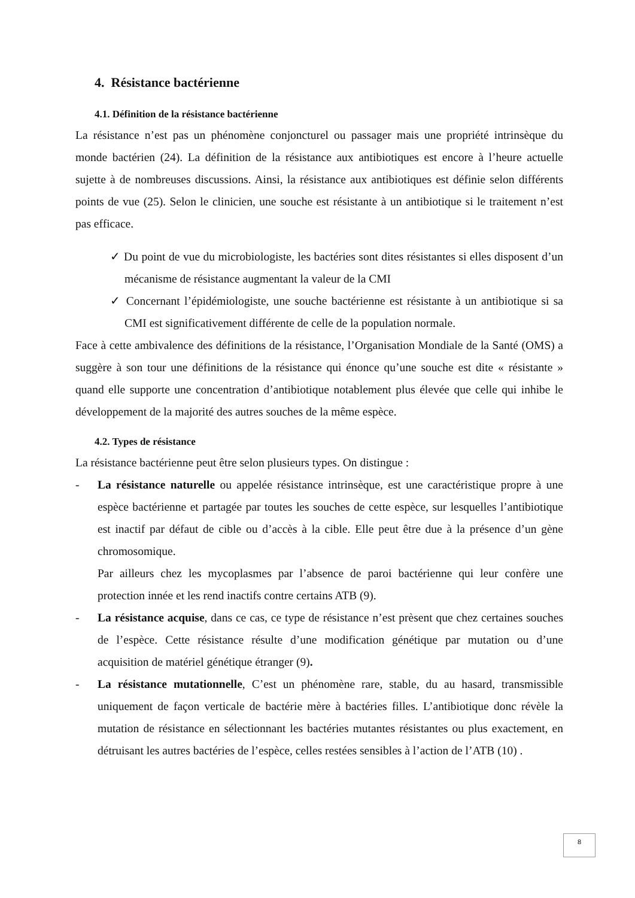4. Résistance bactérienne
4.1. Définition de la résistance bactérienne
La résistance n’est pas un phénomène conjoncturel ou passager mais une propriété intrinsèque du monde bactérien (24). La définition de la résistance aux antibiotiques est encore à l’heure actuelle sujette à de nombreuses discussions. Ainsi, la résistance aux antibiotiques est définie selon différents points de vue (25). Selon le clinicien, une souche est résistante à un antibiotique si le traitement n’est pas efficace.
✓ Du point de vue du microbiologiste, les bactéries sont dites résistantes si elles disposent d’un mécanisme de résistance augmentant la valeur de la CMI
✓ Concernant l’épidémiologiste, une souche bactérienne est résistante à un antibiotique si sa CMI est significativement différente de celle de la population normale.
Face à cette ambivalence des définitions de la résistance, l’Organisation Mondiale de la Santé (OMS) a suggère à son tour une définitions de la résistance qui énonce qu’une souche est dite « résistante » quand elle supporte une concentration d’antibiotique notablement plus élevée que celle qui inhibe le développement de la majorité des autres souches de la même espèce.
4.2. Types de résistance
La résistance bactérienne peut être selon plusieurs types. On distingue :
- La résistance naturelle ou appelée résistance intrinsèque, est une caractéristique propre à une espèce bactérienne et partagée par toutes les souches de cette espèce, sur lesquelles l’antibiotique est inactif par défaut de cible ou d’accès à la cible. Elle peut être due à la présence d’un gène chromosomique.
Par ailleurs chez les mycoplasmes par l’absence de paroi bactérienne qui leur confère une protection innée et les rend inactifs contre certains ATB (9).
- La résistance acquise, dans ce cas, ce type de résistance n’est prèsent que chez certaines souches de l’espèce. Cette résistance résulte d’une modification génétique par mutation ou d’une acquisition de matériel génétique étranger (9).
- La résistance mutationnelle, C’est un phénomène rare, stable, du au hasard, transmissible uniquement de façon verticale de bactérie mère à bactéries filles. L’antibiotique donc révèle la mutation de résistance en sélectionnant les bactéries mutantes résistantes ou plus exactement, en détruisant les autres bactéries de l’espèce, celles restées sensibles à l’action de l’ATB (10) .
8